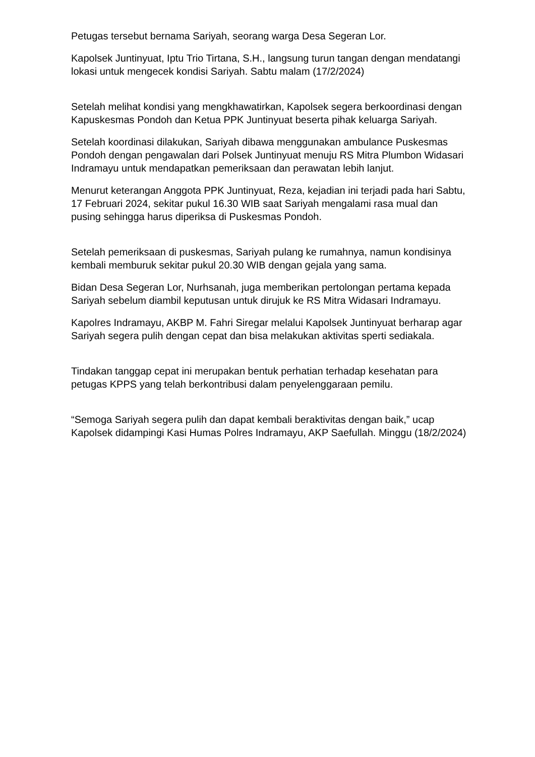Petugas tersebut bernama Sariyah, seorang warga Desa Segeran Lor.
Kapolsek Juntinyuat, Iptu Trio Tirtana, S.H., langsung turun tangan dengan mendatangi lokasi untuk mengecek kondisi Sariyah. Sabtu malam (17/2/2024)
Setelah melihat kondisi yang mengkhawatirkan, Kapolsek segera berkoordinasi dengan Kapuskesmas Pondoh dan Ketua PPK Juntinyuat beserta pihak keluarga Sariyah.
Setelah koordinasi dilakukan, Sariyah dibawa menggunakan ambulance Puskesmas Pondoh dengan pengawalan dari Polsek Juntinyuat menuju RS Mitra Plumbon Widasari Indramayu untuk mendapatkan pemeriksaan dan perawatan lebih lanjut.
Menurut keterangan Anggota PPK Juntinyuat, Reza, kejadian ini terjadi pada hari Sabtu, 17 Februari 2024, sekitar pukul 16.30 WIB saat Sariyah mengalami rasa mual dan pusing sehingga harus diperiksa di Puskesmas Pondoh.
Setelah pemeriksaan di puskesmas, Sariyah pulang ke rumahnya, namun kondisinya kembali memburuk sekitar pukul 20.30 WIB dengan gejala yang sama.
Bidan Desa Segeran Lor, Nurhsanah, juga memberikan pertolongan pertama kepada Sariyah sebelum diambil keputusan untuk dirujuk ke RS Mitra Widasari Indramayu.
Kapolres Indramayu, AKBP M. Fahri Siregar melalui Kapolsek Juntinyuat berharap agar Sariyah segera pulih dengan cepat dan bisa melakukan aktivitas sperti sediakala.
Tindakan tanggap cepat ini merupakan bentuk perhatian terhadap kesehatan para petugas KPPS yang telah berkontribusi dalam penyelenggaraan pemilu.
“Semoga Sariyah segera pulih dan dapat kembali beraktivitas dengan baik,” ucap Kapolsek didampingi Kasi Humas Polres Indramayu, AKP Saefullah. Minggu (18/2/2024)